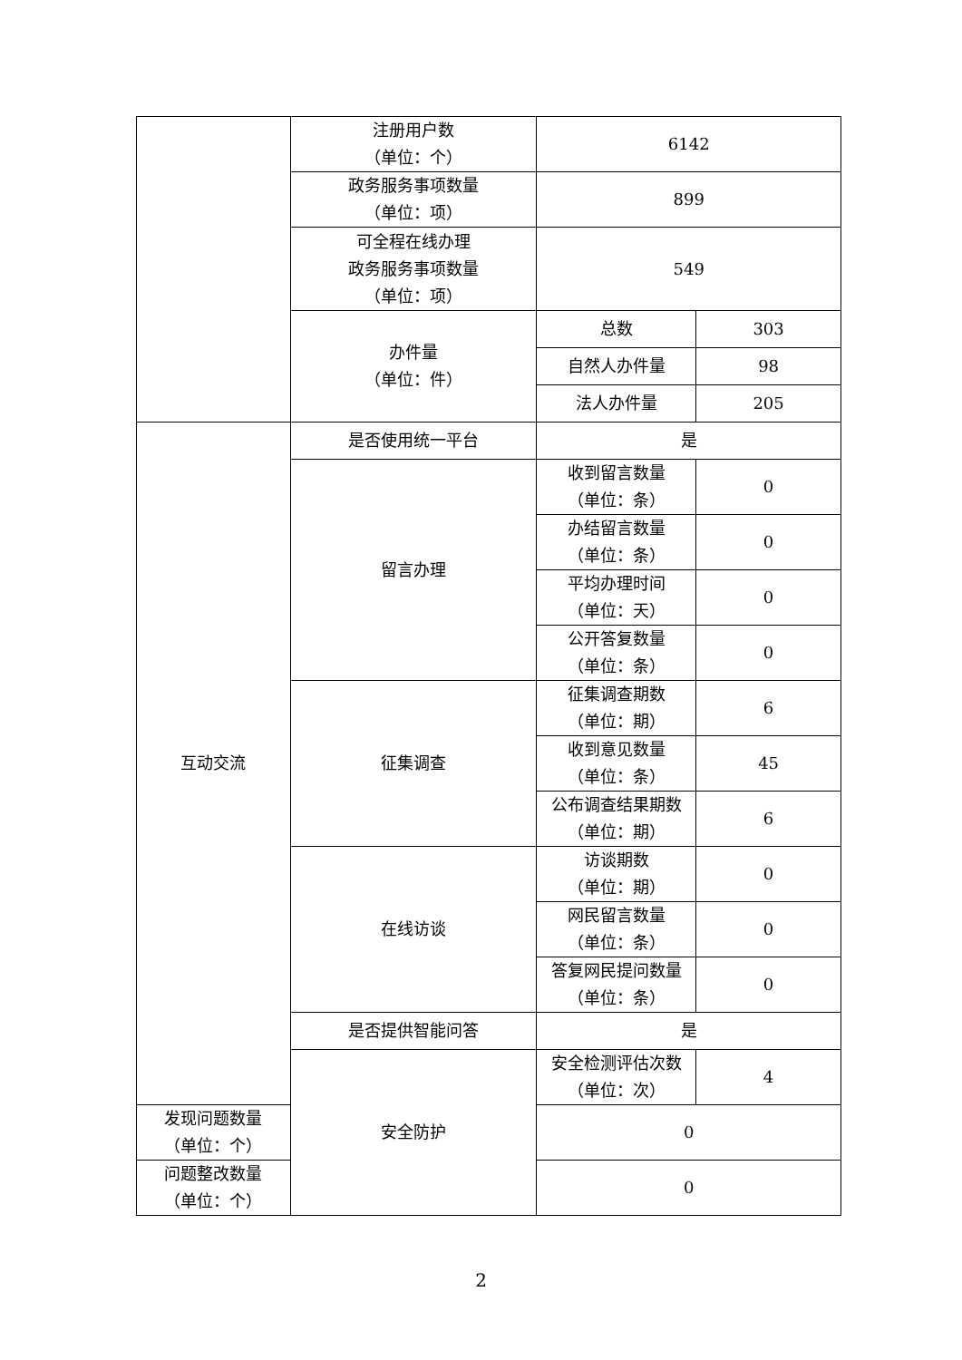| | 注册用户数 （单位：个） | 6142 | |
| | 政务服务事项数量 （单位：项） | 899 | |
| | 可全程在线办理 政务服务事项数量 （单位：项） | 549 | |
| | 办件量 （单位：件） | 总数 | 303 |
| | | 自然人办件量 | 98 |
| | | 法人办件量 | 205 |
| 互动交流 | 是否使用统一平台 | 是 | |
| | 留言办理 | 收到留言数量 （单位：条） | 0 |
| | | 办结留言数量 （单位：条） | 0 |
| | | 平均办理时间 （单位：天） | 0 |
| | | 公开答复数量 （单位：条） | 0 |
| | 征集调查 | 征集调查期数 （单位：期） | 6 |
| | | 收到意见数量 （单位：条） | 45 |
| | | 公布调查结果期数 （单位：期） | 6 |
| | 在线访谈 | 访谈期数 （单位：期） | 0 |
| | | 网民留言数量 （单位：条） | 0 |
| | | 答复网民提问数量 （单位：条） | 0 |
| | 是否提供智能问答 | 是 | |
| | 安全防护 | 安全检测评估次数 （单位：次） | 4 |
| 发现问题数量 （单位：个） | | 0 | |
| 问题整改数量 （单位：个） | | 0 | |
2